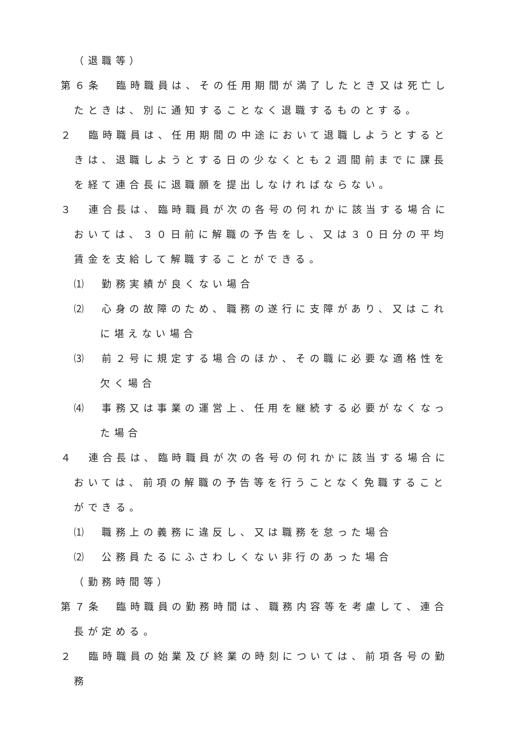（退職等）
第６条　臨時職員は、その任用期間が満了したとき又は死亡したときは、別に通知することなく退職するものとする。
２　臨時職員は、任用期間の中途において退職しようとするときは、退職しようとする日の少なくとも２週間前までに課長を経て連合長に退職願を提出しなければならない。
３　連合長は、臨時職員が次の各号の何れかに該当する場合においては、３０日前に解職の予告をし、又は３０日分の平均賃金を支給して解職することができる。
⑴　勤務実績が良くない場合
⑵　心身の故障のため、職務の遂行に支障があり、又はこれに堪えない場合
⑶　前２号に規定する場合のほか、その職に必要な適格性を欠く場合
⑷　事務又は事業の運営上、任用を継続する必要がなくなった場合
４　連合長は、臨時職員が次の各号の何れかに該当する場合においては、前項の解職の予告等を行うことなく免職することができる。
⑴　職務上の義務に違反し、又は職務を怠った場合
⑵　公務員たるにふさわしくない非行のあった場合
（勤務時間等）
第７条　臨時職員の勤務時間は、職務内容等を考慮して、連合長が定める。
２　臨時職員の始業及び終業の時刻については、前項各号の勤務